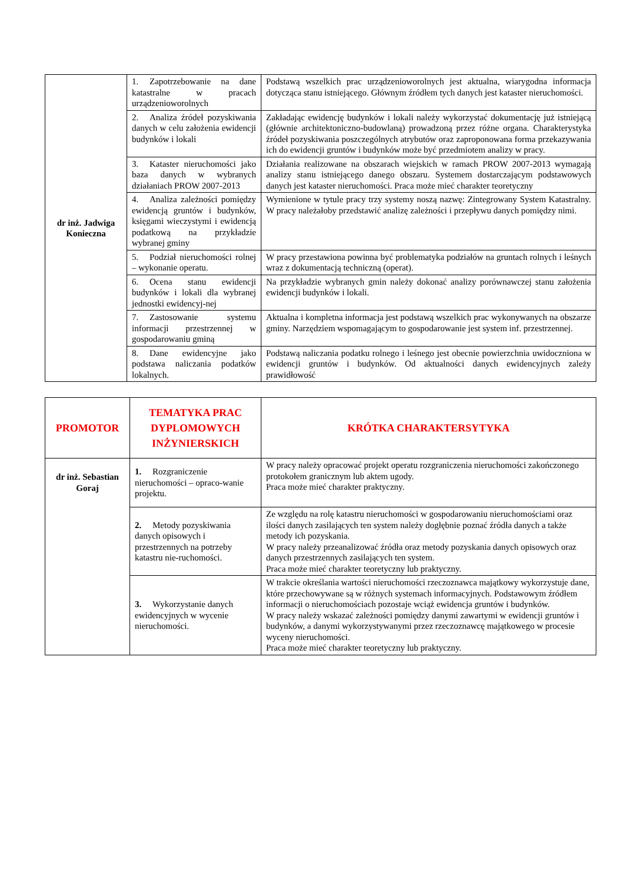| dr inż. Jadwiga Konieczna | 1. Zapotrzebowanie na dane katastralne w pracach urządzenioworolnych | Podstawą wszelkich prac urządzenioworolnych jest aktualna, wiarygodna informacja dotycząca stanu istniejącego. Głównym źródłem tych danych jest kataster nieruchomości. |
| | 2. Analiza źródeł pozyskiwania danych w celu założenia ewidencji budynków i lokali | Zakładając ewidencję budynków i lokali należy wykorzystać dokumentację już istniejącą (głównie architektoniczno-budowlaną) prowadzoną przez różne organa. Charakterystyka źródeł pozyskiwania poszczególnych atrybutów oraz zaproponowana forma przekazywania ich do ewidencji gruntów i budynków może być przedmiotem analizy w pracy. |
| | 3. Kataster nieruchomości jako baza danych w wybranych działaniach PROW 2007-2013 | Działania realizowane na obszarach wiejskich w ramach PROW 2007-2013 wymagają analizy stanu istniejącego danego obszaru. Systemem dostarczającym podstawowych danych jest kataster nieruchomości. Praca może mieć charakter teoretyczny |
| | 4. Analiza zależności pomiędzy ewidencją gruntów i budynków, księgami wieczystymi i ewidencją podatkową na przykładzie wybranej gminy | Wymienione w tytule pracy trzy systemy noszą nazwę: Zintegrowany System Katastralny. W pracy należałoby przedstawić analizę zależności i przepływu danych pomiędzy nimi. |
| | 5. Podział nieruchomości rolnej – wykonanie operatu. | W pracy przestawiona powinna być problematyka podziałów na gruntach rolnych i leśnych wraz z dokumentacją techniczną (operat). |
| | 6. Ocena stanu ewidencji budynków i lokali dla wybranej jednostki ewidencyj-nej | Na przykładzie wybranych gmin należy dokonać analizy porównawczej stanu założenia ewidencji budynków i lokali. |
| | 7. Zastosowanie systemu informacji przestrzennej w gospodarowaniu gminą | Aktualna i kompletna informacja jest podstawą wszelkich prac wykonywanych na obszarze gminy. Narzędziem wspomagającym to gospodarowanie jest system inf. przestrzennej. |
| | 8. Dane ewidencyjne jako podstawa naliczania podatków lokalnych. | Podstawą naliczania podatku rolnego i leśnego jest obecnie powierzchnia uwidoczniona w ewidencji gruntów i budynków. Od aktualności danych ewidencyjnych zależy prawidłowość |
| PROMOTOR | TEMATYKA PRAC DYPLOMOWYCH INŻYNIERSKICH | KRÓTKA CHARAKTERSYTYKA |
| --- | --- | --- |
| dr inż. Sebastian Goraj | 1. Rozgraniczenie nieruchomości – opraco-wanie projektu. | W pracy należy opracować projekt operatu rozgraniczenia nieruchomości zakończonego protokołem granicznym lub aktem ugody. Praca może mieć charakter praktyczny. |
| | 2. Metody pozyskiwania danych opisowych i przestrzennych na potrzeby katastru nie-ruchomości. | Ze względu na rolę katastru nieruchomości w gospodarowaniu nieruchomościami oraz ilości danych zasilających ten system należy dogłębnie poznać źródła danych a także metody ich pozyskania. W pracy należy przeanalizować źródła oraz metody pozyskania danych opisowych oraz danych przestrzennych zasilających ten system. Praca może mieć charakter teoretyczny lub praktyczny. |
| | 3. Wykorzystanie danych ewidencyjnych w wycenie nieruchomości. | W trakcie określania wartości nieruchomości rzeczoznawca majątkowy wykorzystuje dane, które przechowywane są w różnych systemach informacyjnych. Podstawowym źródłem informacji o nieruchomościach pozostaje wciąż ewidencja gruntów i budynków. W pracy należy wskazać zależności pomiędzy danymi zawartymi w ewidencji gruntów i budynków, a danymi wykorzystywanymi przez rzeczoznawcę majątkowego w procesie wyceny nieruchomości. Praca może mieć charakter teoretyczny lub praktyczny. |